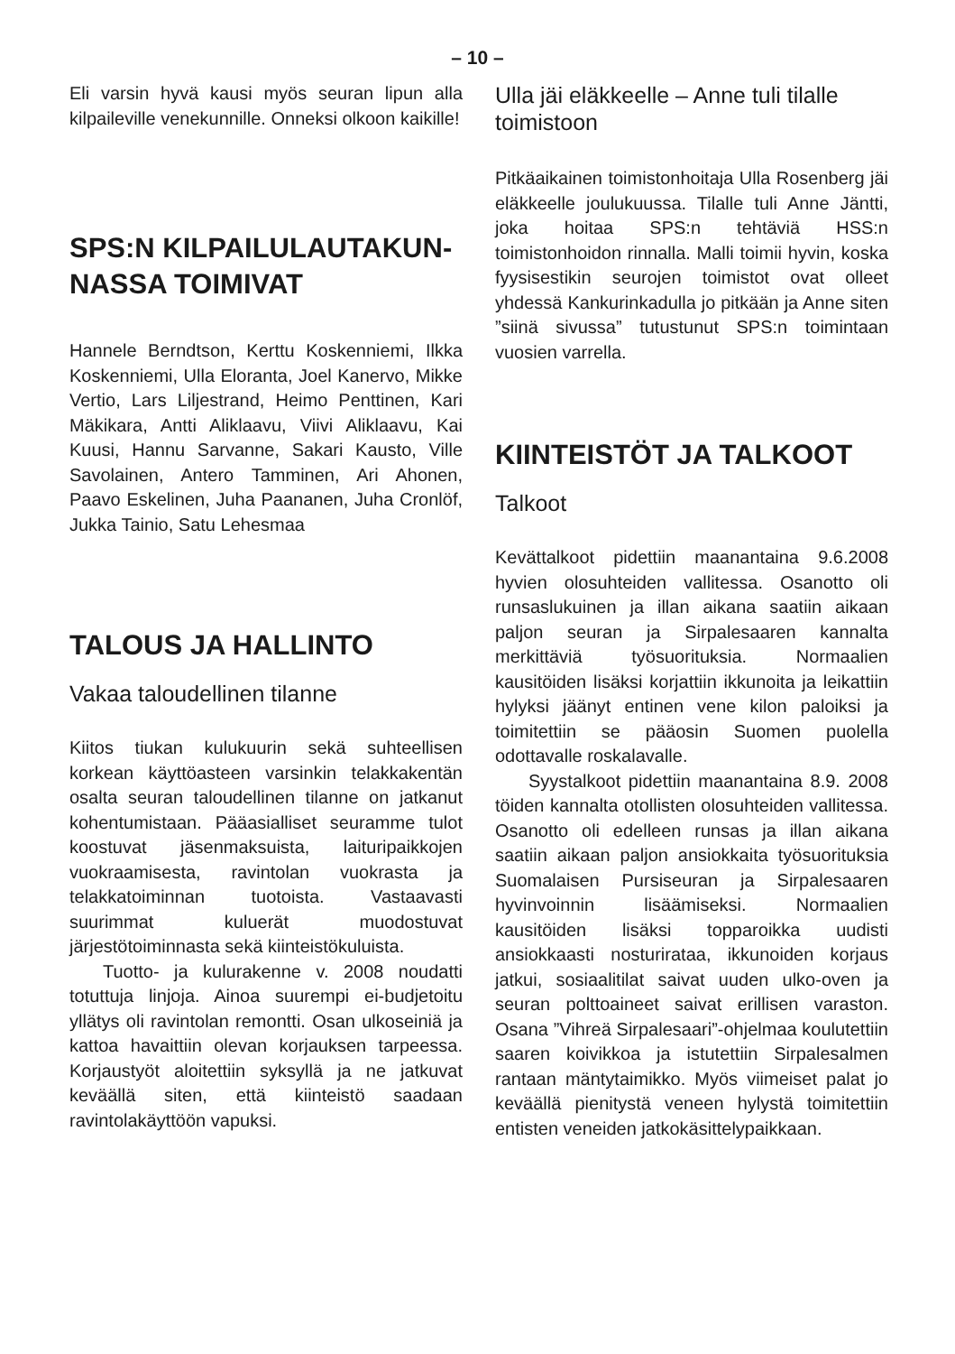– 10 –
Eli varsin hyvä kausi myös seuran lipun alla kilpaileville venekunnille. Onneksi olkoon kaikille!
SPS:N KILPAILULAUTAKUN-NASSA TOIMIVAT
Hannele Berndtson, Kerttu Koskenniemi, Ilkka Koskenniemi, Ulla Eloranta, Joel Kanervo, Mikke Vertio, Lars Liljestrand, Heimo Penttinen, Kari Mäkikara, Antti Aliklaavu, Viivi Aliklaavu, Kai Kuusi, Hannu Sarvanne, Sakari Kausto, Ville Savolainen, Antero Tamminen, Ari Ahonen, Paavo Eskelinen, Juha Paananen, Juha Cronlöf, Jukka Tainio, Satu Lehesmaa
TALOUS JA HALLINTO
Vakaa taloudellinen tilanne
Kiitos tiukan kulukuurin sekä suhteellisen korkean käyttöasteen varsinkin telakkakentän osalta seuran taloudellinen tilanne on jatkanut kohentumistaan. Pääasialliset seuramme tulot koostuvat jäsenmaksuista, laituripaikkojen vuokraamisesta, ravintolan vuokrasta ja telakkatoiminnan tuotoista. Vastaavasti suurimmat kuluerät muodostuvat järjestötoiminnasta sekä kiinteistökuluista.
Tuotto- ja kulurakenne v. 2008 noudatti totuttuja linjoja. Ainoa suurempi ei-budjetoitu yllätys oli ravintolan remontti. Osan ulkoseiniä ja kattoa havaittiin olevan korjauksen tarpeessa. Korjaustyöt aloitettiin syksyllä ja ne jatkuvat keväällä siten, että kiinteistö saadaan ravintolakäyttöön vapuksi.
Ulla jäi eläkkeelle – Anne tuli tilalle toimistoon
Pitkäaikainen toimistonhoitaja Ulla Rosenberg jäi eläkkeelle joulukuussa. Tilalle tuli Anne Jäntti, joka hoitaa SPS:n tehtäviä HSS:n toimistonhoidon rinnalla. Malli toimii hyvin, koska fyysisestikin seurojen toimistot ovat olleet yhdessä Kankurinkadulla jo pitkään ja Anne siten ”siinä sivussa” tutustunut SPS:n toimintaan vuosien varrella.
KIINTEISTÖT JA TALKOOT
Talkoot
Kevättalkoot pidettiin maanantaina 9.6.2008 hyvien olosuhteiden vallitessa. Osanotto oli runsaslukuinen ja illan aikana saatiin aikaan paljon seuran ja Sirpalesaaren kannalta merkittäviä työsuorituksia. Normaalien kausitöiden lisäksi korjattiin ikkunoita ja leikattiin hylyksi jäänyt entinen vene kilon paloiksi ja toimitettiin se pääosin Suomen puolella odottavalle roskalavalle.
Syystalkoot pidettiin maanantaina 8.9. 2008 töiden kannalta otollisten olosuhteiden vallitessa. Osanotto oli edelleen runsas ja illan aikana saatiin aikaan paljon ansiokkaita työsuorituksia Suomalaisen Pursiseuran ja Sirpalesaaren hyvinvoinnin lisäämiseksi. Normaalien kausitöiden lisäksi topparoikka uudisti ansiokkaasti nosturirataa, ikkunoiden korjaus jatkui, sosiaalitilat saivat uuden ulko-oven ja seuran polttoaineet saivat erillisen varaston. Osana ”Vihreä Sirpalesaari”-ohjelmaa koulutettiin saaren koivikkoa ja istutettiin Sirpalesalmen rantaan mäntytaimikko. Myös viimeiset palat jo keväällä pienitystä veneen hylystä toimitettiin entisten veneiden jatkokäsittelypaikkaan.